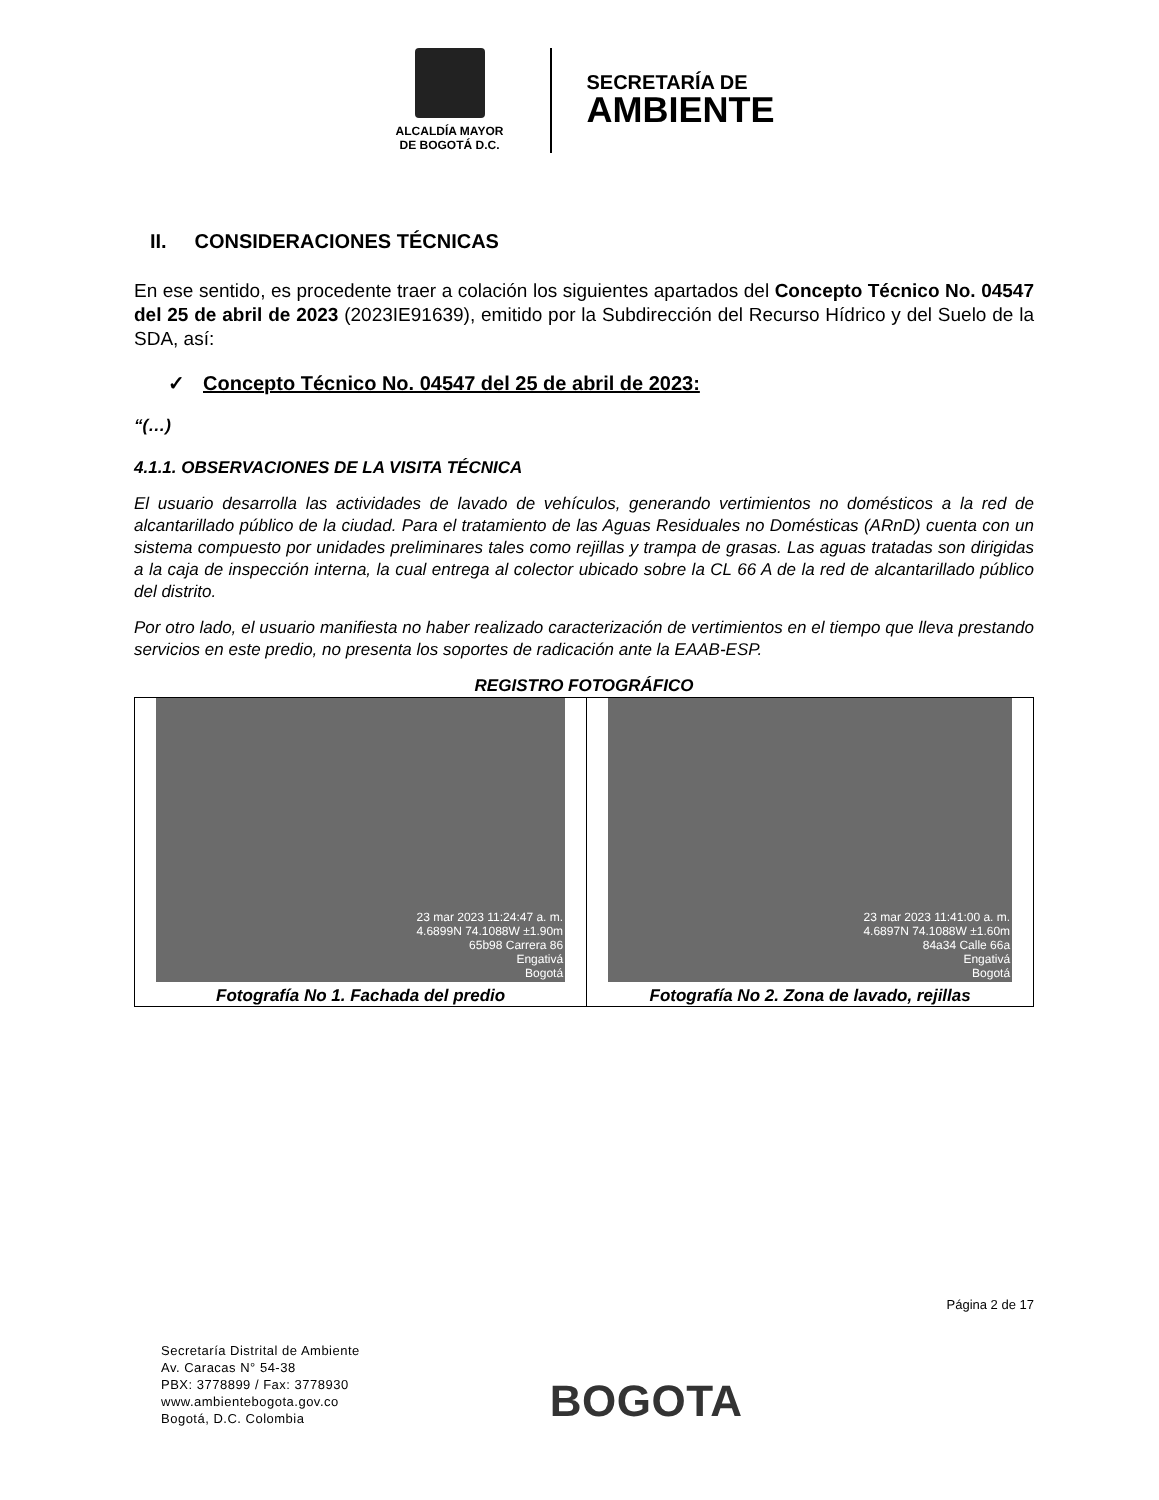ALCALDÍA MAYOR
DE BOGOTÁ D.C.
SECRETARÍA DE
AMBIENTE
II. CONSIDERACIONES TÉCNICAS
En ese sentido, es procedente traer a colación los siguientes apartados del Concepto Técnico No. 04547 del 25 de abril de 2023 (2023IE91639), emitido por la Subdirección del Recurso Hídrico y del Suelo de la SDA, así:
✓ Concepto Técnico No. 04547 del 25 de abril de 2023:
“(…)
4.1.1. OBSERVACIONES DE LA VISITA TÉCNICA
El usuario desarrolla las actividades de lavado de vehículos, generando vertimientos no domésticos a la red de alcantarillado público de la ciudad. Para el tratamiento de las Aguas Residuales no Domésticas (ARnD) cuenta con un sistema compuesto por unidades preliminares tales como rejillas y trampa de grasas. Las aguas tratadas son dirigidas a la caja de inspección interna, la cual entrega al colector ubicado sobre la CL 66 A de la red de alcantarillado público del distrito.
Por otro lado, el usuario manifiesta no haber realizado caracterización de vertimientos en el tiempo que lleva prestando servicios en este predio, no presenta los soportes de radicación ante la EAAB-ESP.
REGISTRO FOTOGRÁFICO
| 23 mar 2023 11:24:47 a. m. 4.6899N 74.1088W ±1.90m 65b98 Carrera 86 Engativá Bogotá Fotografía No 1. Fachada del predio | 23 mar 2023 11:41:00 a. m. 4.6897N 74.1088W ±1.60m 84a34 Calle 66a Engativá Bogotá Fotografía No 2. Zona de lavado, rejillas |
Página 2 de 17
Secretaría Distrital de Ambiente
Av. Caracas N° 54-38
PBX: 3778899 / Fax: 3778930
www.ambientebogota.gov.co
Bogotá, D.C. Colombia
BOGOTA